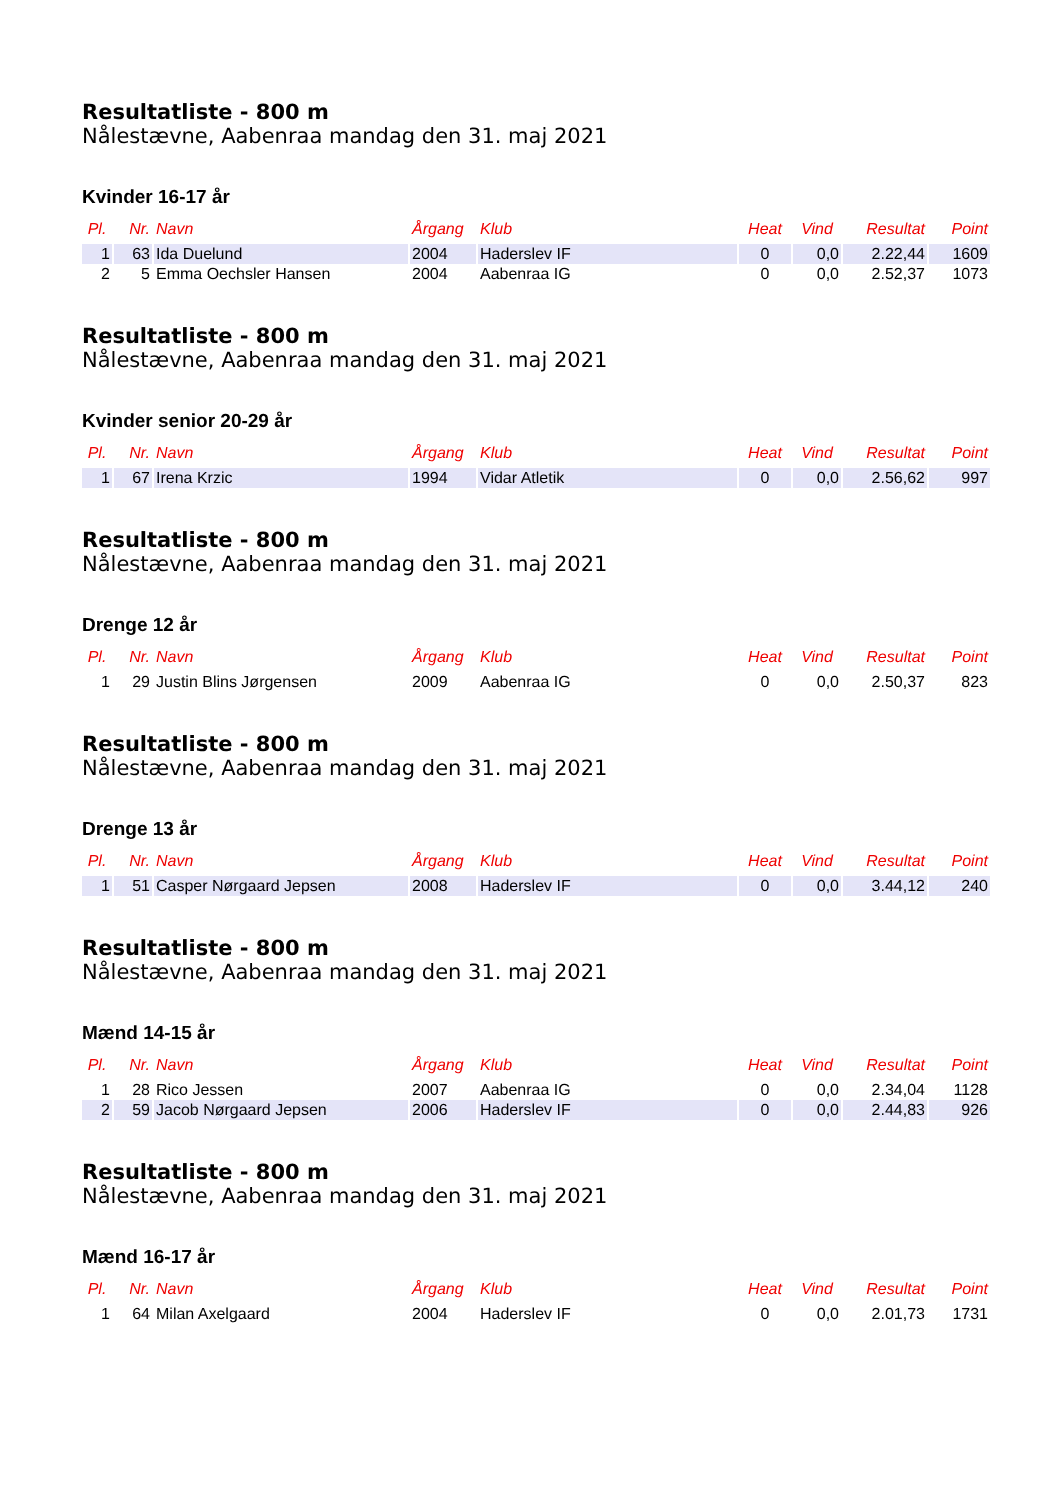Resultatliste - 800 m
Nålestævne, Aabenraa mandag den 31. maj 2021
Kvinder 16-17 år
| Pl. | Nr. | Navn | Årgang | Klub | Heat | Vind | Resultat | Point |
| --- | --- | --- | --- | --- | --- | --- | --- | --- |
| 1 | 63 | Ida Duelund | 2004 | Haderslev IF | 0 | 0,0 | 2.22,44 | 1609 |
| 2 | 5 | Emma Oechsler Hansen | 2004 | Aabenraa IG | 0 | 0,0 | 2.52,37 | 1073 |
Resultatliste - 800 m
Nålestævne, Aabenraa mandag den 31. maj 2021
Kvinder senior 20-29 år
| Pl. | Nr. | Navn | Årgang | Klub | Heat | Vind | Resultat | Point |
| --- | --- | --- | --- | --- | --- | --- | --- | --- |
| 1 | 67 | Irena Krzic | 1994 | Vidar Atletik | 0 | 0,0 | 2.56,62 | 997 |
Resultatliste - 800 m
Nålestævne, Aabenraa mandag den 31. maj 2021
Drenge 12 år
| Pl. | Nr. | Navn | Årgang | Klub | Heat | Vind | Resultat | Point |
| --- | --- | --- | --- | --- | --- | --- | --- | --- |
| 1 | 29 | Justin Blins Jørgensen | 2009 | Aabenraa IG | 0 | 0,0 | 2.50,37 | 823 |
Resultatliste - 800 m
Nålestævne, Aabenraa mandag den 31. maj 2021
Drenge 13 år
| Pl. | Nr. | Navn | Årgang | Klub | Heat | Vind | Resultat | Point |
| --- | --- | --- | --- | --- | --- | --- | --- | --- |
| 1 | 51 | Casper Nørgaard Jepsen | 2008 | Haderslev IF | 0 | 0,0 | 3.44,12 | 240 |
Resultatliste - 800 m
Nålestævne, Aabenraa mandag den 31. maj 2021
Mænd 14-15 år
| Pl. | Nr. | Navn | Årgang | Klub | Heat | Vind | Resultat | Point |
| --- | --- | --- | --- | --- | --- | --- | --- | --- |
| 1 | 28 | Rico Jessen | 2007 | Aabenraa IG | 0 | 0,0 | 2.34,04 | 1128 |
| 2 | 59 | Jacob Nørgaard Jepsen | 2006 | Haderslev IF | 0 | 0,0 | 2.44,83 | 926 |
Resultatliste - 800 m
Nålestævne, Aabenraa mandag den 31. maj 2021
Mænd 16-17 år
| Pl. | Nr. | Navn | Årgang | Klub | Heat | Vind | Resultat | Point |
| --- | --- | --- | --- | --- | --- | --- | --- | --- |
| 1 | 64 | Milan Axelgaard | 2004 | Haderslev IF | 0 | 0,0 | 2.01,73 | 1731 |